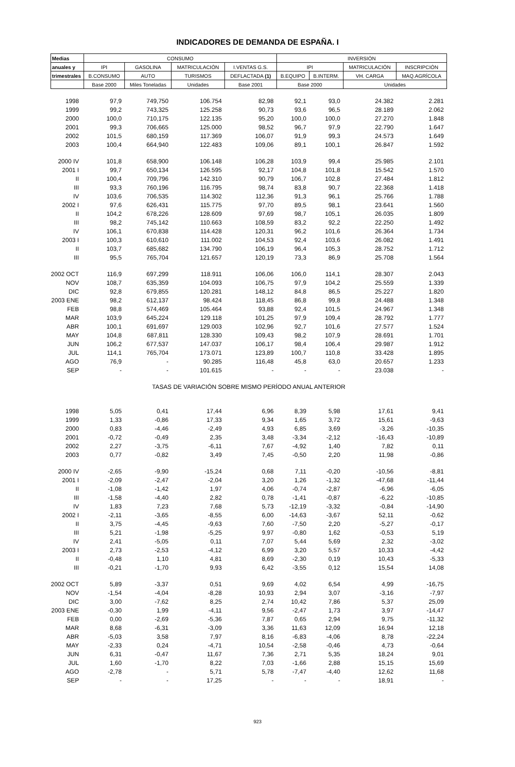INDICADORES DE DEMANDA DE ESPAÑA. I
| Medias | CONSUMO | | | | INVERSIÓN | | | |
| --- | --- | --- | --- | --- | --- | --- | --- | --- |
| anuales y | IPI | GASOLINA | MATRICULACIÓN | I.VENTAS G.S. | IPI | | MATRICULACIÓN | INSCRIPCIÓN |
| trimestrales | B.CONSUMO | AUTO | TURISMOS | DEFLACTADA (1) | B.EQUIPO | B.INTERM. | VH. CARGA | MAQ.AGRÍCOLA |
| | Base 2000 | Miles Toneladas | Unidades | Base 2001 | Base 2000 | | Unidades | |
| 1998 | 97,9 | 749,750 | 106.754 | 82,98 | 92,1 | 93,0 | 24.382 | 2.281 |
| 1999 | 99,2 | 743,325 | 125.258 | 90,73 | 93,6 | 96,5 | 28.189 | 2.062 |
| 2000 | 100,0 | 710,175 | 122.135 | 95,20 | 100,0 | 100,0 | 27.270 | 1.848 |
| 2001 | 99,3 | 706,665 | 125.000 | 98,52 | 96,7 | 97,9 | 22.790 | 1.647 |
| 2002 | 101,5 | 680,159 | 117.369 | 106,07 | 91,9 | 99,3 | 24.573 | 1.649 |
| 2003 | 100,4 | 664,940 | 122.483 | 109,06 | 89,1 | 100,1 | 26.847 | 1.592 |
| 2000 IV | 101,8 | 658,900 | 106.148 | 106,28 | 103,9 | 99,4 | 25.985 | 2.101 |
| 2001 I | 99,7 | 650,134 | 126.595 | 92,17 | 104,8 | 101,8 | 15.542 | 1.570 |
| II | 100,4 | 709,796 | 142.310 | 90,79 | 106,7 | 102,8 | 27.484 | 1.812 |
| III | 93,3 | 760,196 | 116.795 | 98,74 | 83,8 | 90,7 | 22.368 | 1.418 |
| IV | 103,6 | 706,535 | 114.302 | 112,36 | 91,3 | 96,1 | 25.766 | 1.788 |
| 2002 I | 97,6 | 626,431 | 115.775 | 97,70 | 89,5 | 98,1 | 23.641 | 1.560 |
| II | 104,2 | 678,226 | 128.609 | 97,69 | 98,7 | 105,1 | 26.035 | 1.809 |
| III | 98,2 | 745,142 | 110.663 | 108,59 | 83,2 | 92,2 | 22.250 | 1.492 |
| IV | 106,1 | 670,838 | 114.428 | 120,31 | 96,2 | 101,6 | 26.364 | 1.734 |
| 2003 I | 100,3 | 610,610 | 111.002 | 104,53 | 92,4 | 103,6 | 26.082 | 1.491 |
| II | 103,7 | 685,682 | 134.790 | 106,19 | 96,4 | 105,3 | 28.752 | 1.712 |
| III | 95,5 | 765,704 | 121.657 | 120,19 | 73,3 | 86,9 | 25.708 | 1.564 |
| 2002 OCT | 116,9 | 697,299 | 118.911 | 106,06 | 106,0 | 114,1 | 28.307 | 2.043 |
| NOV | 108,7 | 635,359 | 104.093 | 106,75 | 97,9 | 104,2 | 25.559 | 1.339 |
| DIC | 92,8 | 679,855 | 120.281 | 148,12 | 84,8 | 86,5 | 25.227 | 1.820 |
| 2003 ENE | 98,2 | 612,137 | 98.424 | 118,45 | 86,8 | 99,8 | 24.488 | 1.348 |
| FEB | 98,8 | 574,469 | 105.464 | 93,88 | 92,4 | 101,5 | 24.967 | 1.348 |
| MAR | 103,9 | 645,224 | 129.118 | 101,25 | 97,9 | 109,4 | 28.792 | 1.777 |
| ABR | 100,1 | 691,697 | 129.003 | 102,96 | 92,7 | 101,6 | 27.577 | 1.524 |
| MAY | 104,8 | 687,811 | 128.330 | 109,43 | 98,2 | 107,9 | 28.691 | 1.701 |
| JUN | 106,2 | 677,537 | 147.037 | 106,17 | 98,4 | 106,4 | 29.987 | 1.912 |
| JUL | 114,1 | 765,704 | 173.071 | 123,89 | 100,7 | 110,8 | 33.428 | 1.895 |
| AGO | 76,9 | - | 90.285 | 116,48 | 45,8 | 63,0 | 20.657 | 1.233 |
| SEP | - | - | 101.615 | - | - | - | 23.038 | - |
| TASAS DE VARIACIÓN SOBRE MISMO PERÍODO ANUAL ANTERIOR | | | | | | | | |
| 1998 | 5,05 | 0,41 | 17,44 | 6,96 | 8,39 | 5,98 | 17,61 | 9,41 |
| 1999 | 1,33 | -0,86 | 17,33 | 9,34 | 1,65 | 3,72 | 15,61 | -9,63 |
| 2000 | 0,83 | -4,46 | -2,49 | 4,93 | 6,85 | 3,69 | -3,26 | -10,35 |
| 2001 | -0,72 | -0,49 | 2,35 | 3,48 | -3,34 | -2,12 | -16,43 | -10,89 |
| 2002 | 2,27 | -3,75 | -6,11 | 7,67 | -4,92 | 1,40 | 7,82 | 0,11 |
| 2003 | 0,77 | -0,82 | 3,49 | 7,45 | -0,50 | 2,20 | 11,98 | -0,86 |
| 2000 IV | -2,65 | -9,90 | -15,24 | 0,68 | 7,11 | -0,20 | -10,56 | -8,81 |
| 2001 I | -2,09 | -2,47 | -2,04 | 3,20 | 1,26 | -1,32 | -47,68 | -11,44 |
| II | -1,08 | -1,42 | 1,97 | 4,06 | -0,74 | -2,87 | -6,96 | -6,05 |
| III | -1,58 | -4,40 | 2,82 | 0,78 | -1,41 | -0,87 | -6,22 | -10,85 |
| IV | 1,83 | 7,23 | 7,68 | 5,73 | -12,19 | -3,32 | -0,84 | -14,90 |
| 2002 I | -2,11 | -3,65 | -8,55 | 6,00 | -14,63 | -3,67 | 52,11 | -0,62 |
| II | 3,75 | -4,45 | -9,63 | 7,60 | -7,50 | 2,20 | -5,27 | -0,17 |
| III | 5,21 | -1,98 | -5,25 | 9,97 | -0,80 | 1,62 | -0,53 | 5,19 |
| IV | 2,41 | -5,05 | 0,11 | 7,07 | 5,44 | 5,69 | 2,32 | -3,02 |
| 2003 I | 2,73 | -2,53 | -4,12 | 6,99 | 3,20 | 5,57 | 10,33 | -4,42 |
| II | -0,48 | 1,10 | 4,81 | 8,69 | -2,30 | 0,19 | 10,43 | -5,33 |
| III | -0,21 | -1,70 | 9,93 | 6,42 | -3,55 | 0,12 | 15,54 | 14,08 |
| 2002 OCT | 5,89 | -3,37 | 0,51 | 9,69 | 4,02 | 6,54 | 4,99 | -16,75 |
| NOV | -1,54 | -4,04 | -8,28 | 10,93 | 2,94 | 3,07 | -3,16 | -7,97 |
| DIC | 3,00 | -7,62 | 8,25 | 2,74 | 10,42 | 7,86 | 5,37 | 25,09 |
| 2003 ENE | -0,30 | 1,99 | -4,11 | 9,56 | -2,47 | 1,73 | 3,97 | -14,47 |
| FEB | 0,00 | -2,69 | -5,36 | 7,87 | 0,65 | 2,94 | 9,75 | -11,32 |
| MAR | 8,68 | -6,31 | -3,09 | 3,36 | 11,63 | 12,09 | 16,94 | 12,18 |
| ABR | -5,03 | 3,58 | 7,97 | 8,16 | -6,83 | -4,06 | 8,78 | -22,24 |
| MAY | -2,33 | 0,24 | -4,71 | 10,54 | -2,58 | -0,46 | 4,73 | -0,64 |
| JUN | 6,31 | -0,47 | 11,67 | 7,36 | 2,71 | 5,35 | 18,24 | 9,01 |
| JUL | 1,60 | -1,70 | 8,22 | 7,03 | -1,66 | 2,88 | 15,15 | 15,69 |
| AGO | -2,78 | - | 5,71 | 5,78 | -7,47 | -4,40 | 12,62 | 11,68 |
| SEP | - | - | 17,25 | - | - | - | 18,91 | - |
923